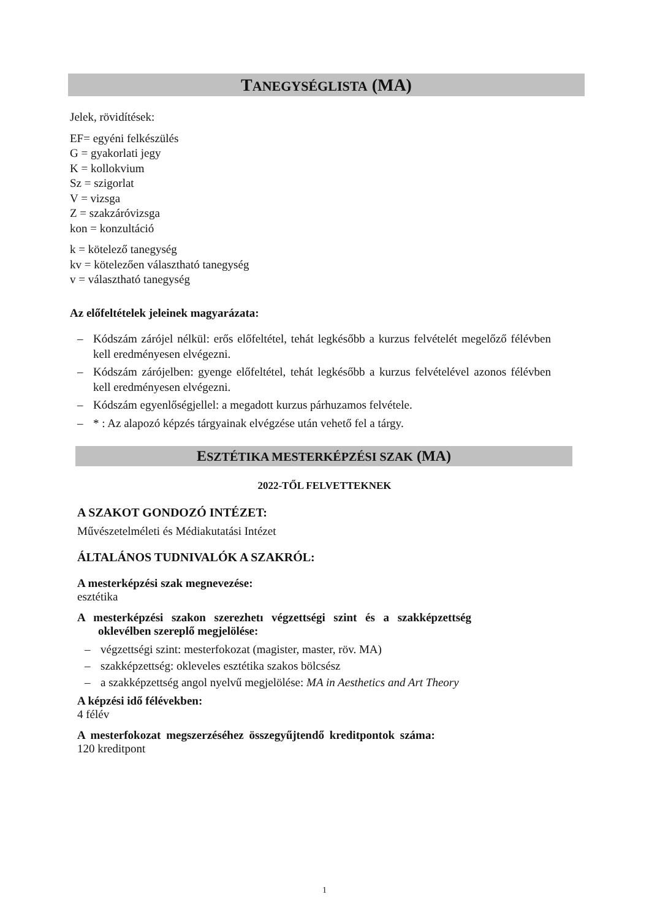TANEGYSÉGLISTA (MA)
Jelek, rövidítések:
EF= egyéni felkészülés
G = gyakorlati jegy
K = kollokvium
Sz = szigorlat
V = vizsga
Z = szakzáróvizsga
kon = konzultáció
k = kötelező tanegység
kv = kötelezően választható tanegység
v = választható tanegység
Az előfeltételek jeleinek magyarázata:
– Kódszám zárójel nélkül: erős előfeltétel, tehát legkésőbb a kurzus felvételét megelőző félévben kell eredményesen elvégezni.
– Kódszám zárójelben: gyenge előfeltétel, tehát legkésőbb a kurzus felvételével azonos félévben kell eredményesen elvégezni.
– Kódszám egyenlőségjellel: a megadott kurzus párhuzamos felvétele.
– * : Az alapozó képzés tárgyainak elvégzése után vehető fel a tárgy.
ESZTÉTIKA MESTERKÉPZÉSI SZAK (MA)
2022-TŐL FELVETTEKNEK
A SZAKOT GONDOZÓ INTÉZET:
Művészetelméleti és Médiakutatási Intézet
ÁLTALÁNOS TUDNIVALÓK A SZAKRÓL:
A mesterképzési szak megnevezése:
esztétika
A mesterképzési szakon szerezhetı végzettségi szint és a szakképzettség oklevélben szereplő megjelölése:
– végzettségi szint: mesterfokozat (magister, master, röv. MA)
– szakképzettség: okleveles esztétika szakos bölcsész
– a szakképzettség angol nyelvű megjelölése: MA in Aesthetics and Art Theory
A képzési idő félévekben:
4 félév
A mesterfokozat megszerzéséhez összegyűjtendő kreditpontok száma:
120 kreditpont
1